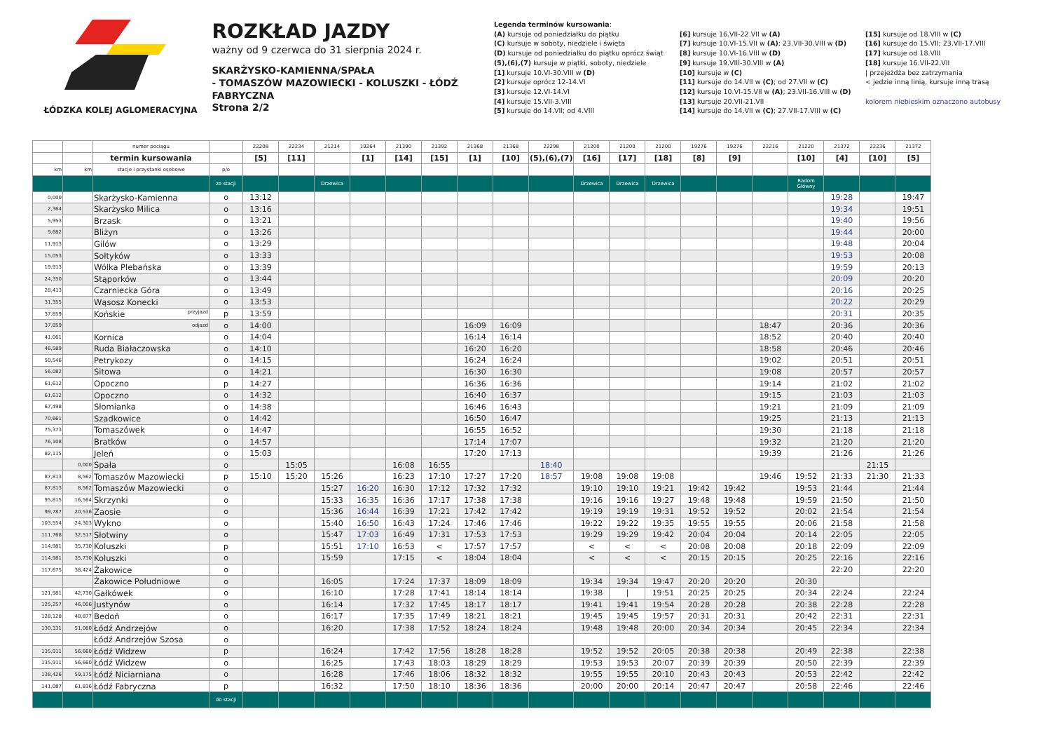ŁÓDZKA KOLEJ AGLOMERACYJNA
ROZKŁAD JAZDY
ważny od 9 czerwca do 31 sierpnia 2024 r.
SKARŻYSKO-KAMIENNA/SPAŁA
- TOMASZÓW MAZOWIECKI - KOLUSZKI - ŁÓDŹ FABRYCZNA
Strona 2/2
Legenda terminów kursowania:
(A) kursuje od poniedziałku do piątku
(C) kursuje w soboty, niedziele i święta
(D) kursuje od poniedziałku do piątku oprócz świąt
(5),(6),(7) kursuje w piątki, soboty, niedziele
[1] kursuje 10.VI-30.VIII w (D)
[2] kursuje oprócz 12-14.VI
[3] kursuje 12.VI-14.VI
[4] kursuje 15.VII-3.VIII
[5] kursuje do 14.VII; od 4.VIII
[6] kursuje 16.VII-22.VII w (A)
[7] kursuje 10.VI-15.VII w (A); 23.VII-30.VIII w (D)
[8] kursuje 10.VI-16.VIII w (D)
[9] kursuje 19.VIII-30.VIII w (A)
[10] kursuje w (C)
[11] kursuje do 14.VII w (C); od 27.VII w (C)
[12] kursuje 10.VI-15.VII w (A); 23.VII-16.VIII w (D)
[13] kursuje 20.VII-21.VII
[14] kursuje do 14.VII w (C); 27.VII-17.VIII w (C)
[15] kursuje od 18.VIII w (C)
[16] kursuje do 15.VII; 23.VII-17.VIII
[17] kursuje od 18.VIII
[18] kursuje 16.VII-22.VII
| przejeżdża bez zatrzymania
< jedzie inną linią, kursuje inną trasą
kolorem niebieskim oznaczono autobusy
| | | numer pociągu | | 22208 | 22234 | 21214 | 19264 | 21390 | 21392 | 21368 | 21368 | 22298 | 21200 | 21200 | 21200 | 19276 | 19276 | 22216 | 21220 | 21372 | 22236 | 21372 |
| --- | --- | --- | --- | --- | --- | --- | --- | --- | --- | --- | --- | --- | --- | --- | --- | --- | --- | --- | --- | --- | --- | --- |
| | | termin kursowania | | [5] | [11] | | [1] | [14] | [15] | [1] | [10] | (5),(6),(7) | [16] | [17] | [18] | [8] | [9] | | [10] | [4] | [10] | [5] |
| km | km | stacje i przystanki osobowe | p/o | | | | | | | | | | | | | | | | | | | |
| | | | ze stacji | | | Drzewica | | | | | | | Drzewica | Drzewica | Drzewica | | | | Radom Główny | | | |
| 0,000 | | Skarżysko-Kamienna | o | 13:12 | | | | | | | | | | | | | | | | 19:28 | | 19:47 |
| 2,364 | | Skarżysko Milica | o | 13:16 | | | | | | | | | | | | | | | | 19:34 | | 19:51 |
| 5,953 | | Brzask | o | 13:21 | | | | | | | | | | | | | | | | 19:40 | | 19:56 |
| 9,682 | | Bliżyn | o | 13:26 | | | | | | | | | | | | | | | | 19:44 | | 20:00 |
| 11,913 | | Gilów | o | 13:29 | | | | | | | | | | | | | | | | 19:48 | | 20:04 |
| 15,053 | | Sołtyków | o | 13:33 | | | | | | | | | | | | | | | | 19:53 | | 20:08 |
| 19,913 | | Wólka Plebańska | o | 13:39 | | | | | | | | | | | | | | | | 19:59 | | 20:13 |
| 24,350 | | Stąporków | o | 13:44 | | | | | | | | | | | | | | | | 20:09 | | 20:20 |
| 28,413 | | Czarniecka Góra | o | 13:49 | | | | | | | | | | | | | | | | 20:16 | | 20:25 |
| 31,355 | | Wąsosz Konecki | o | 13:53 | | | | | | | | | | | | | | | | 20:22 | | 20:29 |
| 37,859 | | Końskie przyjazd | p | 13:59 | | | | | | | | | | | | | | | | 20:31 | | 20:35 |
| 37,859 | | odjazd | o | 14:00 | | | | | | 16:09 | 16:09 | | | | | | | 18:47 | | 20:36 | | 20:36 |
| 41,061 | | Kornica | o | 14:04 | | | | | | 16:14 | 16:14 | | | | | | | 18:52 | | 20:40 | | 20:40 |
| 46,589 | | Ruda Białaczowska | o | 14:10 | | | | | | 16:20 | 16:20 | | | | | | | 18:58 | | 20:46 | | 20:46 |
| 50,546 | | Petrykozy | o | 14:15 | | | | | | 16:24 | 16:24 | | | | | | | 19:02 | | 20:51 | | 20:51 |
| 56,082 | | Sitowa | o | 14:21 | | | | | | 16:30 | 16:30 | | | | | | | 19:08 | | 20:57 | | 20:57 |
| 61,612 | | Opoczno | p | 14:27 | | | | | | 16:36 | 16:36 | | | | | | | 19:14 | | 21:02 | | 21:02 |
| 61,612 | | Opoczno | o | 14:32 | | | | | | 16:40 | 16:37 | | | | | | | 19:15 | | 21:03 | | 21:03 |
| 67,498 | | Słomianka | o | 14:38 | | | | | | 16:46 | 16:43 | | | | | | | 19:21 | | 21:09 | | 21:09 |
| 70,661 | | Szadkowice | o | 14:42 | | | | | | 16:50 | 16:47 | | | | | | | 19:25 | | 21:13 | | 21:13 |
| 75,373 | | Tomaszówek | o | 14:47 | | | | | | 16:55 | 16:52 | | | | | | | 19:30 | | 21:18 | | 21:18 |
| 76,108 | | Bratków | o | 14:57 | | | | | | 17:14 | 17:07 | | | | | | | 19:32 | | 21:20 | | 21:20 |
| 82,115 | | Jeleń | o | 15:03 | | | | | | 17:20 | 17:13 | | | | | | | 19:39 | | 21:26 | | 21:26 |
| | 0,000 | Spała | o | | 15:05 | | | 16:08 | 16:55 | | | 18:40 | | | | | | | | | 21:15 | |
| 87,813 | 8,562 | Tomaszów Mazowiecki | p | 15:10 | 15:20 | 15:26 | | 16:23 | 17:10 | 17:27 | 17:20 | 18:57 | 19:08 | 19:08 | 19:08 | | | 19:46 | 19:52 | 21:33 | 21:30 | 21:33 |
| 87,813 | 8,562 | Tomaszów Mazowiecki | o | | | 15:27 | 16:20 | 16:30 | 17:12 | 17:32 | 17:32 | | 19:10 | 19:10 | 19:21 | 19:42 | 19:42 | | 19:53 | 21:44 | | 21:44 |
| 95,815 | 16,564 | Skrzynki | o | | | 15:33 | 16:35 | 16:36 | 17:17 | 17:38 | 17:38 | | 19:16 | 19:16 | 19:27 | 19:48 | 19:48 | | 19:59 | 21:50 | | 21:50 |
| 99,787 | 20,536 | Zaosie | o | | | 15:36 | 16:44 | 16:39 | 17:21 | 17:42 | 17:42 | | 19:19 | 19:19 | 19:31 | 19:52 | 19:52 | | 20:02 | 21:54 | | 21:54 |
| 103,554 | 24,303 | Wykno | o | | | 15:40 | 16:50 | 16:43 | 17:24 | 17:46 | 17:46 | | 19:22 | 19:22 | 19:35 | 19:55 | 19:55 | | 20:06 | 21:58 | | 21:58 |
| 111,768 | 32,517 | Słotwiny | o | | | 15:47 | 17:03 | 16:49 | 17:31 | 17:53 | 17:53 | | 19:29 | 19:29 | 19:42 | 20:04 | 20:04 | | 20:14 | 22:05 | | 22:05 |
| 114,981 | 35,730 | Koluszki | p | | | 15:51 | 17:10 | 16:53 | < | 17:57 | 17:57 | | < | < | < | 20:08 | 20:08 | | 20:18 | 22:09 | | 22:09 |
| 114,981 | 35,730 | Koluszki | o | | | 15:59 | | 17:15 | < | 18:04 | 18:04 | | < | < | < | 20:15 | 20:15 | | 20:25 | 22:16 | | 22:16 |
| 117,675 | 38,424 | Żakowice | o | | | | | | | | | | | | | | | | | 22:20 | | 22:20 |
| | | Żakowice Południowe | o | | | 16:05 | | 17:24 | 17:37 | 18:09 | 18:09 | | 19:34 | 19:34 | 19:47 | 20:20 | 20:20 | | 20:30 | | | |
| 121,981 | 42,730 | Gałkówek | o | | | 16:10 | | 17:28 | 17:41 | 18:14 | 18:14 | | 19:38 | / | 19:51 | 20:25 | 20:25 | | 20:34 | 22:24 | | 22:24 |
| 125,257 | 46,006 | Justynów | o | | | 16:14 | | 17:32 | 17:45 | 18:17 | 18:17 | | 19:41 | 19:41 | 19:54 | 20:28 | 20:28 | | 20:38 | 22:28 | | 22:28 |
| 128,128 | 48,877 | Bedoń | o | | | 16:17 | | 17:35 | 17:49 | 18:21 | 18:21 | | 19:45 | 19:45 | 19:57 | 20:31 | 20:31 | | 20:42 | 22:31 | | 22:31 |
| 130,331 | 51,080 | Łódź Andrzejów | o | | | 16:20 | | 17:38 | 17:52 | 18:24 | 18:24 | | 19:48 | 19:48 | 20:00 | 20:34 | 20:34 | | 20:45 | 22:34 | | 22:34 |
| | | Łódź Andrzejów Szosa | o | | | | | | | | | | | | | | | | | | | |
| 135,911 | 56,660 | Łódź Widzew | p | | | 16:24 | | 17:42 | 17:56 | 18:28 | 18:28 | | 19:52 | 19:52 | 20:05 | 20:38 | 20:38 | | 20:49 | 22:38 | | 22:38 |
| 135,911 | 56,660 | Łódź Widzew | o | | | 16:25 | | 17:43 | 18:03 | 18:29 | 18:29 | | 19:53 | 19:53 | 20:07 | 20:39 | 20:39 | | 20:50 | 22:39 | | 22:39 |
| 138,426 | 59,175 | Łódź Niciarniana | o | | | 16:28 | | 17:46 | 18:06 | 18:32 | 18:32 | | 19:55 | 19:55 | 20:10 | 20:43 | 20:43 | | 20:53 | 22:42 | | 22:42 |
| 141,087 | 61,836 | Łódź Fabryczna | p | | | 16:32 | | 17:50 | 18:10 | 18:36 | 18:36 | | 20:00 | 20:00 | 20:14 | 20:47 | 20:47 | | 20:58 | 22:46 | | 22:46 |
| | | | do stacji | | | | | | | | | | | | | | | | | | | |